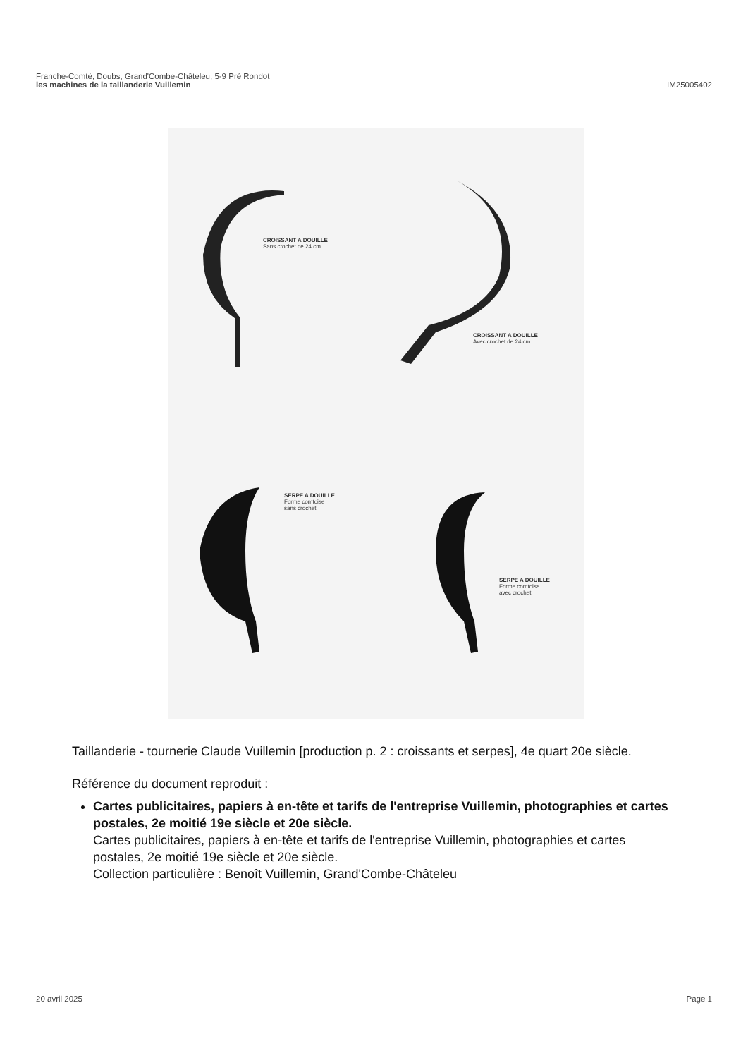Franche-Comté, Doubs, Grand'Combe-Châteleu, 5-9 Pré Rondot
les machines de la taillanderie Vuillemin
IM25005402
CROISSANT A DOUILLE
Sans crochet de 24 cm
CROISSANT A DOUILLE
Avec crochet de 24 cm
SERPE A DOUILLE
Forme comtoise
sans crochet
SERPE A DOUILLE
Forme comtoise
avec crochet
Taillanderie - tournerie Claude Vuillemin [production p. 2 : croissants et serpes], 4e quart 20e siècle.
Référence du document reproduit :
Cartes publicitaires, papiers à en-tête et tarifs de l'entreprise Vuillemin, photographies et cartes postales, 2e moitié 19e siècle et 20e siècle.
Cartes publicitaires, papiers à en-tête et tarifs de l'entreprise Vuillemin, photographies et cartes postales, 2e moitié 19e siècle et 20e siècle.
Collection particulière : Benoît Vuillemin, Grand'Combe-Châteleu
20 avril 2025 Page 1